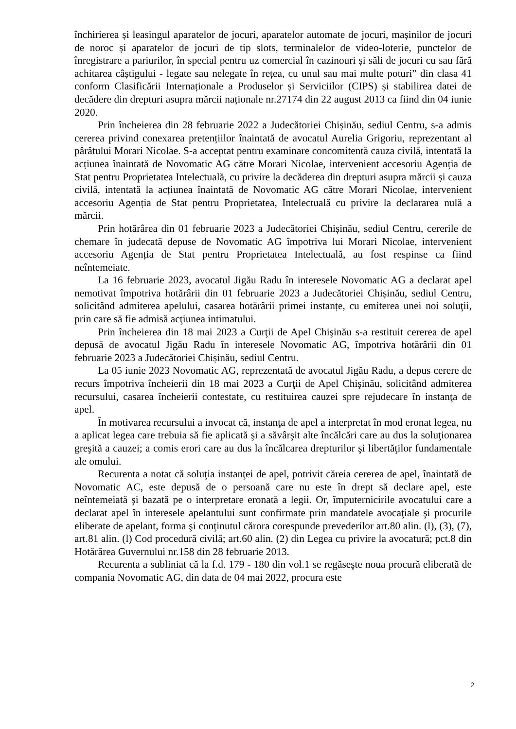închirierea și leasingul aparatelor de jocuri, aparatelor automate de jocuri, mașinilor de jocuri de noroc și aparatelor de jocuri de tip slots, terminalelor de video-loterie, punctelor de înregistrare a pariurilor, în special pentru uz comercial în cazinouri și săli de jocuri cu sau fără achitarea câștigului - legate sau nelegate în rețea, cu unul sau mai multe poturi” din clasa 41 conform Clasificării Internaționale a Produselor și Serviciilor (CIPS) și stabilirea datei de decădere din drepturi asupra mărcii naționale nr.27174 din 22 august 2013 ca fiind din 04 iunie 2020.
Prin încheierea din 28 februarie 2022 a Judecătoriei Chișinău, sediul Centru, s-a admis cererea privind conexarea pretențiilor înaintată de avocatul Aurelia Grigoriu, reprezentant al pârâtului Morari Nicolae. S-a acceptat pentru examinare concomitentă cauza civilă, intentată la acțiunea înaintată de Novomatic AG către Morari Nicolae, intervenient accesoriu Agenția de Stat pentru Proprietatea Intelectuală, cu privire la decăderea din drepturi asupra mărcii și cauza civilă, intentată la acțiunea înaintată de Novomatic AG către Morari Nicolae, intervenient accesoriu Agenția de Stat pentru Proprietatea, Intelectuală cu privire la declararea nulă a mărcii.
Prin hotărârea din 01 februarie 2023 a Judecătoriei Chișinău, sediul Centru, cererile de chemare în judecată depuse de Novomatic AG împotriva lui Morari Nicolae, intervenient accesoriu Agenția de Stat pentru Proprietatea Intelectuală, au fost respinse ca fiind neîntemeiate.
La 16 februarie 2023, avocatul Jigău Radu în interesele Novomatic AG a declarat apel nemotivat împotriva hotărârii din 01 februarie 2023 a Judecătoriei Chișinău, sediul Centru, solicitând admiterea apelului, casarea hotărârii primei instanțe, cu emiterea unei noi soluţii, prin care să fie admisă acţiunea intimatului.
Prin încheierea din 18 mai 2023 a Curţii de Apel Chişinău s-a restituit cererea de apel depusă de avocatul Jigău Radu în interesele Novomatic AG, împotriva hotărârii din 01 februarie 2023 a Judecătoriei Chișinău, sediul Centru.
La 05 iunie 2023 Novomatic AG, reprezentată de avocatul Jigău Radu, a depus cerere de recurs împotriva încheierii din 18 mai 2023 a Curţii de Apel Chişinău, solicitând admiterea recursului, casarea încheierii contestate, cu restituirea cauzei spre rejudecare în instanţa de apel.
În motivarea recursului a invocat că, instanţa de apel a interpretat în mod eronat legea, nu a aplicat legea care trebuia să fie aplicată şi a săvârşit alte încălcări care au dus la soluţionarea greşită a cauzei; a comis erori care au dus la încălcarea drepturilor şi libertăţilor fundamentale ale omului.
Recurenta a notat că soluţia instanţei de apel, potrivit căreia cererea de apel, înaintată de Novomatic AC, este depusă de o persoană care nu este în drept să declare apel, este neîntemeiată şi bazată pe o interpretare eronată a legii. Or, împuternicirile avocatului care a declarat apel în interesele apelantului sunt confirmate prin mandatele avocaţiale şi procurile eliberate de apelant, forma şi conţinutul cărora corespunde prevederilor art.80 alin. (l), (3), (7), art.81 alin. (l) Cod procedură civilă; art.60 alin. (2) din Legea cu privire la avocatură; pct.8 din Hotărârea Guvernului nr.158 din 28 februarie 2013.
Recurenta a subliniat că la f.d. 179 - 180 din vol.1 se regăseşte noua procură eliberată de compania Novomatic AG, din data de 04 mai 2022, procura este
2